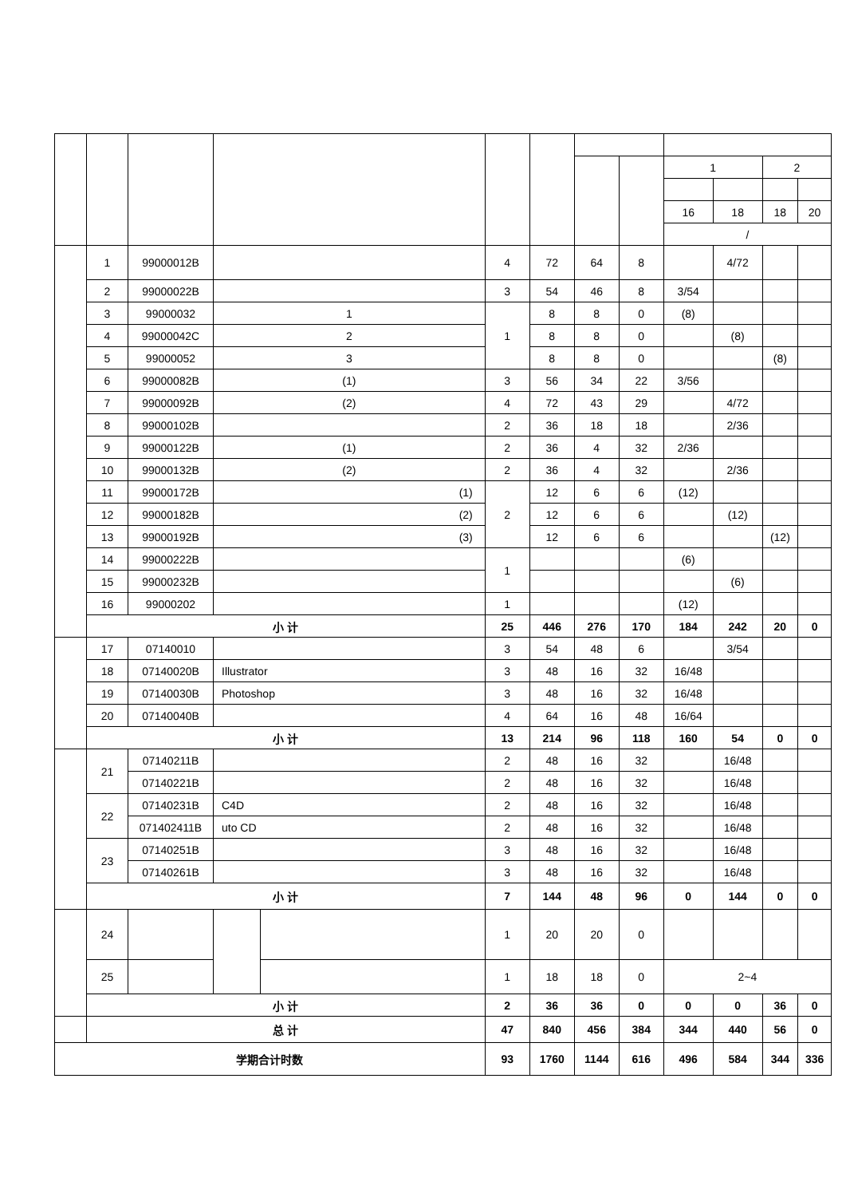| | | | | | | | | | 1 | | 2 | |
| | | | | | | | | | 16 | 18 | 18 | 20 |
| | | | | | | | | | / | | | |
| | 1 | 99000012B | | | 4 | 72 | 64 | 8 | | 4/72 | | |
| | 2 | 99000022B | | | 3 | 54 | 46 | 8 | 3/54 | | | |
| | 3 | 99000032 | 1 | | 1 | 8 | 8 | 0 | (8) | | | |
| | 4 | 99000042C | 2 | | | 8 | 8 | 0 | | (8) | | |
| | 5 | 99000052 | 3 | | | 8 | 8 | 0 | | | (8) | |
| | 6 | 99000082B | (1) | | 3 | 56 | 34 | 22 | 3/56 | | | |
| | 7 | 99000092B | (2) | | 4 | 72 | 43 | 29 | | 4/72 | | |
| | 8 | 99000102B | | | 2 | 36 | 18 | 18 | | 2/36 | | |
| | 9 | 99000122B | (1) | | 2 | 36 | 4 | 32 | 2/36 | | | |
| | 10 | 99000132B | (2) | | 2 | 36 | 4 | 32 | | 2/36 | | |
| | 11 | 99000172B | (1) | | 2 | 12 | 6 | 6 | (12) | | | |
| | 12 | 99000182B | (2) | | | 12 | 6 | 6 | | (12) | | |
| | 13 | 99000192B | (3) | | | 12 | 6 | 6 | | | (12) | |
| | 14 | 99000222B | | | 1 | | | | (6) | | | |
| | 15 | 99000232B | | | | | | | | (6) | | |
| | 16 | 99000202 | | | 1 | | | | (12) | | | |
| | 小 计 | | | | 25 | 446 | 276 | 170 | 184 | 242 | 20 | 0 |
| | 17 | 07140010 | | | 3 | 54 | 48 | 6 | | 3/54 | | |
| | 18 | 07140020B | Illustrator | | 3 | 48 | 16 | 32 | 16/48 | | | |
| | 19 | 07140030B | Photoshop | | 3 | 48 | 16 | 32 | 16/48 | | | |
| | 20 | 07140040B | | | 4 | 64 | 16 | 48 | 16/64 | | | |
| | 小 计 | | | | 13 | 214 | 96 | 118 | 160 | 54 | 0 | 0 |
| | 21 | 07140211B | | | 2 | 48 | 16 | 32 | | 16/48 | | |
| | | 07140221B | | | 2 | 48 | 16 | 32 | | 16/48 | | |
| | 22 | 07140231B | C4D | | 2 | 48 | 16 | 32 | | 16/48 | | |
| | | 071402411B | uto CD | | 2 | 48 | 16 | 32 | | 16/48 | | |
| | 23 | 07140251B | | | 3 | 48 | 16 | 32 | | 16/48 | | |
| | | 07140261B | | | 3 | 48 | 16 | 32 | | 16/48 | | |
| | 小 计 | | | | 7 | 144 | 48 | 96 | 0 | 144 | 0 | 0 |
| | 24 | | | | 1 | 20 | 20 | 0 | | | | |
| | 25 | | | | 1 | 18 | 18 | 0 | 2~4 | | | |
| | 小 计 | | | | 2 | 36 | 36 | 0 | 0 | 0 | 36 | 0 |
| | 总 计 | | | | 47 | 840 | 456 | 384 | 344 | 440 | 56 | 0 |
| 学期合计时数 | | | | | 93 | 1760 | 1144 | 616 | 496 | 584 | 344 | 336 |